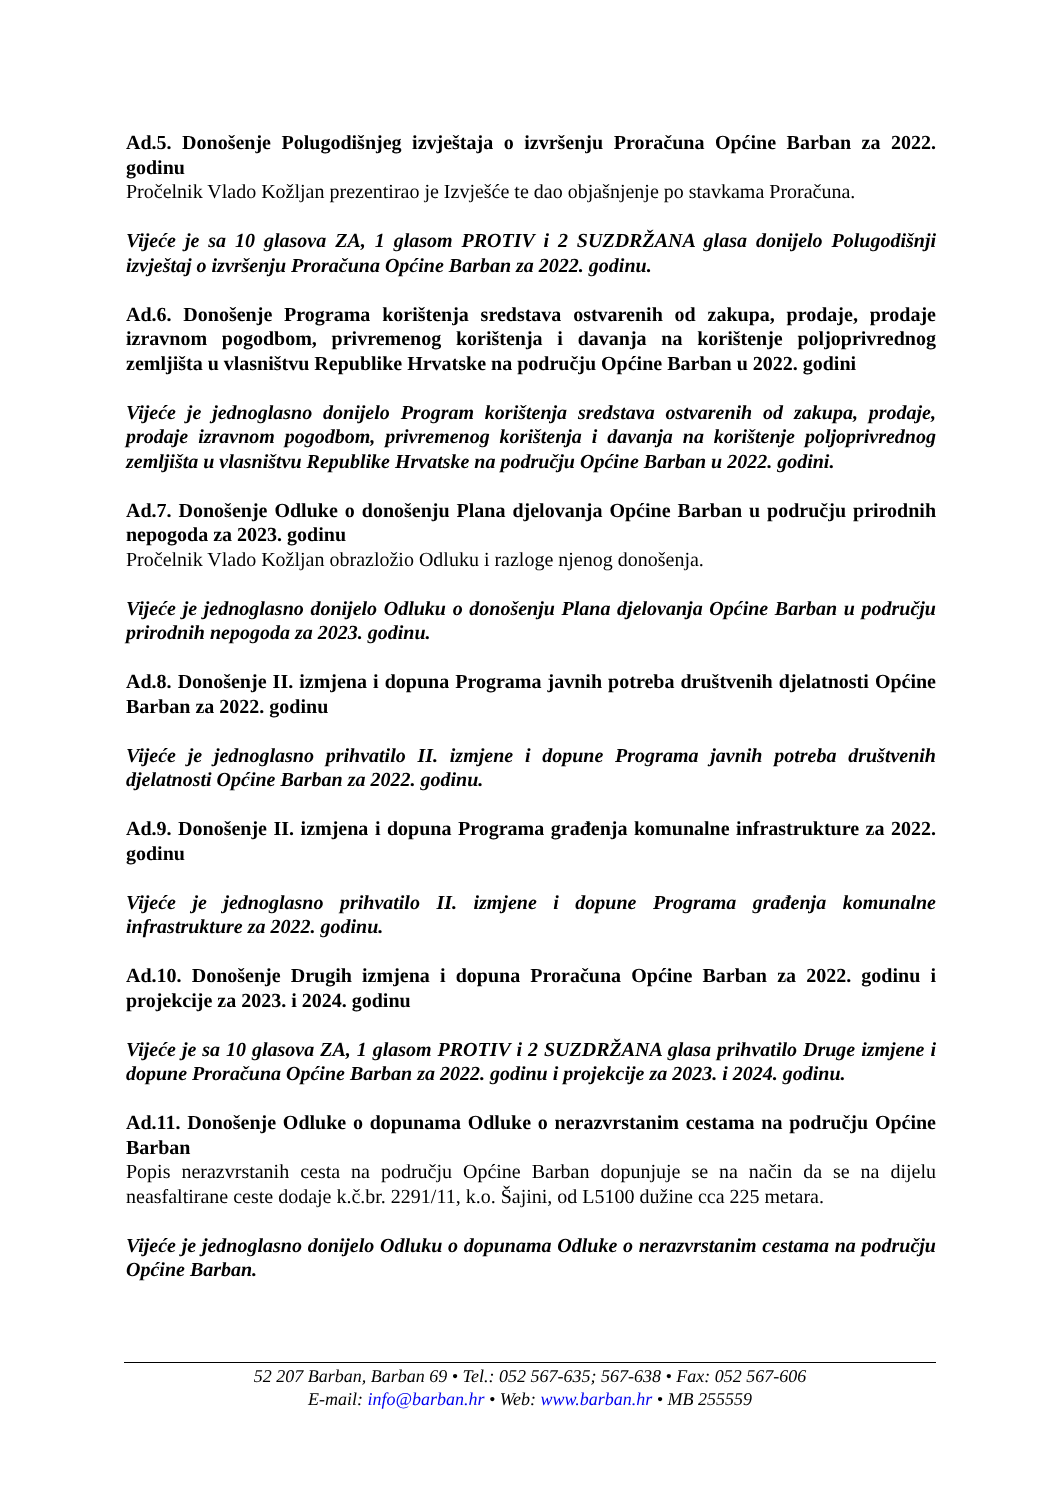Ad.5. Donošenje Polugodišnjeg izvještaja o izvršenju Proračuna Općine Barban za 2022. godinu
Pročelnik Vlado Kožljan prezentirao je Izvješće te dao objašnjenje po stavkama Proračuna.
Vijeće je sa 10 glasova ZA, 1 glasom PROTIV i 2 SUZDRŽANA glasa donijelo Polugodišnji izvještaj o izvršenju Proračuna Općine Barban za 2022. godinu.
Ad.6. Donošenje Programa korištenja sredstava ostvarenih od zakupa, prodaje, prodaje izravnom pogodbom, privremenog korištenja i davanja na korištenje poljoprivrednog zemljišta u vlasništvu Republike Hrvatske na području Općine Barban u 2022. godini
Vijeće je jednoglasno donijelo Program korištenja sredstava ostvarenih od zakupa, prodaje, prodaje izravnom pogodbom, privremenog korištenja i davanja na korištenje poljoprivrednog zemljišta u vlasništvu Republike Hrvatske na području Općine Barban u 2022. godini.
Ad.7. Donošenje Odluke o donošenju Plana djelovanja Općine Barban u području prirodnih nepogoda za 2023. godinu
Pročelnik Vlado Kožljan obrazložio Odluku i razloge njenog donošenja.
Vijeće je jednoglasno donijelo Odluku o donošenju Plana djelovanja Općine Barban u području prirodnih nepogoda za 2023. godinu.
Ad.8. Donošenje II. izmjena i dopuna Programa javnih potreba društvenih djelatnosti Općine Barban za 2022. godinu
Vijeće je jednoglasno prihvatilo II. izmjene i dopune Programa javnih potreba društvenih djelatnosti Općine Barban za 2022. godinu.
Ad.9. Donošenje II. izmjena i dopuna Programa građenja komunalne infrastrukture za 2022. godinu
Vijeće je jednoglasno prihvatilo II. izmjene i dopune Programa građenja komunalne infrastrukture za 2022. godinu.
Ad.10. Donošenje Drugih izmjena i dopuna Proračuna Općine Barban za 2022. godinu i projekcije za 2023. i 2024. godinu
Vijeće je sa 10 glasova ZA, 1 glasom PROTIV i 2 SUZDRŽANA glasa prihvatilo Druge izmjene i dopune Proračuna Općine Barban za 2022. godinu i projekcije za 2023. i 2024. godinu.
Ad.11. Donošenje Odluke o dopunama Odluke o nerazvrstanim cestama na području Općine Barban
Popis nerazvrstanih cesta na području Općine Barban dopunjuje se na način da se na dijelu neasfaltirane ceste dodaje k.č.br. 2291/11, k.o. Šajini, od L5100 dužine cca 225 metara.
Vijeće je jednoglasno donijelo Odluku o dopunama Odluke o nerazvrstanim cestama na području Općine Barban.
52 207 Barban, Barban 69 • Tel.: 052 567-635; 567-638 • Fax: 052 567-606
E-mail: info@barban.hr • Web: www.barban.hr • MB 255559